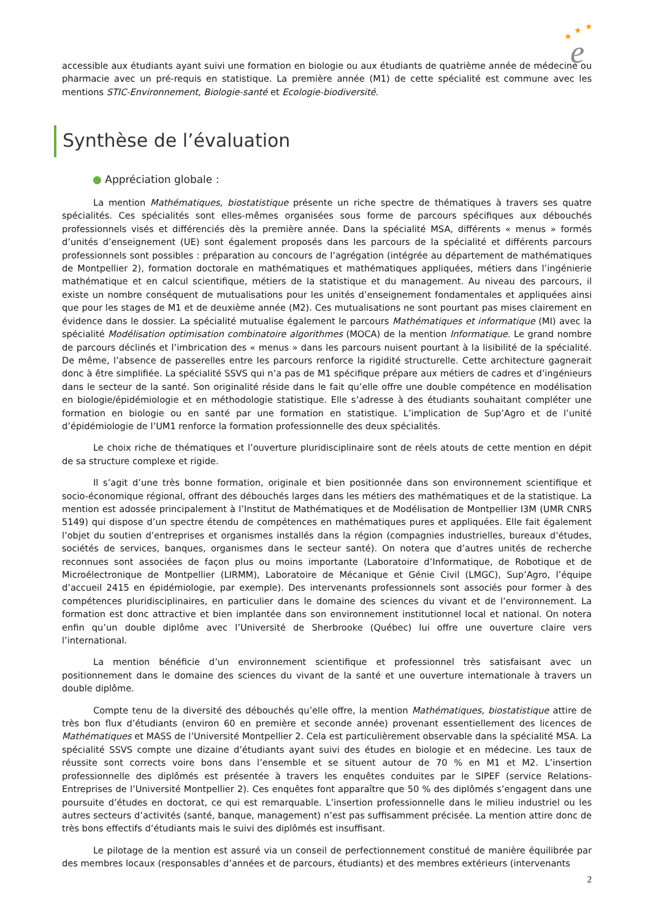★
★
★
e
accessible aux étudiants ayant suivi une formation en biologie ou aux étudiants de quatrième année de médecine ou pharmacie avec un pré-requis en statistique. La première année (M1) de cette spécialité est commune avec les mentions STIC-Environnement, Biologie-santé et Ecologie-biodiversité.
Synthèse de l’évaluation
● Appréciation globale :
La mention Mathématiques, biostatistique présente un riche spectre de thématiques à travers ses quatre spécialités. Ces spécialités sont elles-mêmes organisées sous forme de parcours spécifiques aux débouchés professionnels visés et différenciés dès la première année. Dans la spécialité MSA, différents « menus » formés d’unités d’enseignement (UE) sont également proposés dans les parcours de la spécialité et différents parcours professionnels sont possibles : préparation au concours de l’agrégation (intégrée au département de mathématiques de Montpellier 2), formation doctorale en mathématiques et mathématiques appliquées, métiers dans l’ingénierie mathématique et en calcul scientifique, métiers de la statistique et du management. Au niveau des parcours, il existe un nombre conséquent de mutualisations pour les unités d’enseignement fondamentales et appliquées ainsi que pour les stages de M1 et de deuxième année (M2). Ces mutualisations ne sont pourtant pas mises clairement en évidence dans le dossier. La spécialité mutualise également le parcours Mathématiques et informatique (MI) avec la spécialité Modélisation optimisation combinatoire algorithmes (MOCA) de la mention Informatique. Le grand nombre de parcours déclinés et l’imbrication des « menus » dans les parcours nuisent pourtant à la lisibilité de la spécialité. De même, l’absence de passerelles entre les parcours renforce la rigidité structurelle. Cette architecture gagnerait donc à être simplifiée. La spécialité SSVS qui n’a pas de M1 spécifique prépare aux métiers de cadres et d’ingénieurs dans le secteur de la santé. Son originalité réside dans le fait qu’elle offre une double compétence en modélisation en biologie/épidémiologie et en méthodologie statistique. Elle s’adresse à des étudiants souhaitant compléter une formation en biologie ou en santé par une formation en statistique. L’implication de Sup’Agro et de l’unité d’épidémiologie de l’UM1 renforce la formation professionnelle des deux spécialités.
Le choix riche de thématiques et l’ouverture pluridisciplinaire sont de réels atouts de cette mention en dépit de sa structure complexe et rigide.
Il s’agit d’une très bonne formation, originale et bien positionnée dans son environnement scientifique et socio-économique régional, offrant des débouchés larges dans les métiers des mathématiques et de la statistique. La mention est adossée principalement à l’Institut de Mathématiques et de Modélisation de Montpellier I3M (UMR CNRS 5149) qui dispose d’un spectre étendu de compétences en mathématiques pures et appliquées. Elle fait également l’objet du soutien d’entreprises et organismes installés dans la région (compagnies industrielles, bureaux d’études, sociétés de services, banques, organismes dans le secteur santé). On notera que d’autres unités de recherche reconnues sont associées de façon plus ou moins importante (Laboratoire d’Informatique, de Robotique et de Microélectronique de Montpellier (LIRMM), Laboratoire de Mécanique et Génie Civil (LMGC), Sup’Agro, l’équipe d’accueil 2415 en épidémiologie, par exemple). Des intervenants professionnels sont associés pour former à des compétences pluridisciplinaires, en particulier dans le domaine des sciences du vivant et de l’environnement. La formation est donc attractive et bien implantée dans son environnement institutionnel local et national. On notera enfin qu’un double diplôme avec l’Université de Sherbrooke (Québec) lui offre une ouverture claire vers l’international.
La mention bénéficie d’un environnement scientifique et professionnel très satisfaisant avec un positionnement dans le domaine des sciences du vivant de la santé et une ouverture internationale à travers un double diplôme.
Compte tenu de la diversité des débouchés qu’elle offre, la mention Mathématiques, biostatistique attire de très bon flux d’étudiants (environ 60 en première et seconde année) provenant essentiellement des licences de Mathématiques et MASS de l’Université Montpellier 2. Cela est particulièrement observable dans la spécialité MSA. La spécialité SSVS compte une dizaine d’étudiants ayant suivi des études en biologie et en médecine. Les taux de réussite sont corrects voire bons dans l’ensemble et se situent autour de 70 % en M1 et M2. L’insertion professionnelle des diplômés est présentée à travers les enquêtes conduites par le SIPEF (service Relations-Entreprises de l’Université Montpellier 2). Ces enquêtes font apparaître que 50 % des diplômés s’engagent dans une poursuite d’études en doctorat, ce qui est remarquable. L’insertion professionnelle dans le milieu industriel ou les autres secteurs d’activités (santé, banque, management) n’est pas suffisamment précisée. La mention attire donc de très bons effectifs d’étudiants mais le suivi des diplômés est insuffisant.
Le pilotage de la mention est assuré via un conseil de perfectionnement constitué de manière équilibrée par des membres locaux (responsables d’années et de parcours, étudiants) et des membres extérieurs (intervenants
2